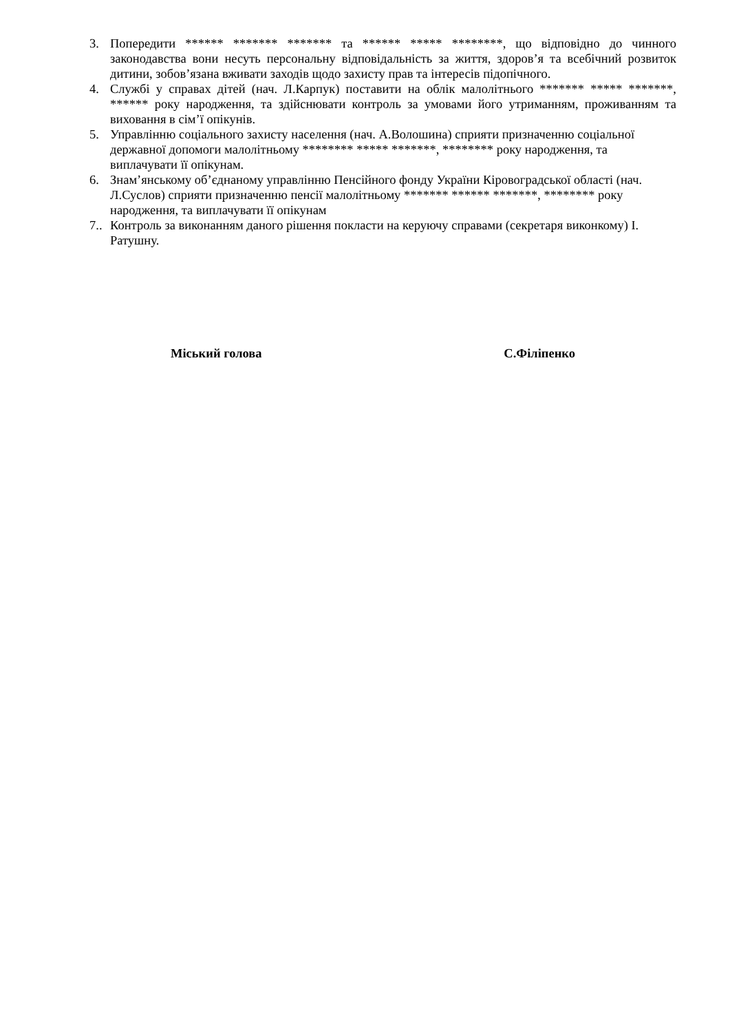3. Попередити ****** ******* ******* та ****** ***** ********, що відповідно до чинного законодавства вони несуть персональну відповідальність за життя, здоров’я та всебічний розвиток дитини, зобов’язана вживати заходів щодо захисту прав та інтересів підопічного.
4. Службі у справах дітей (нач. Л.Карпук) поставити на облік малолітнього ******* ***** *******, ****** року народження, та здійснювати контроль за умовами його утриманням, проживанням та виховання в сім’ї опікунів.
5. Управлінню соціального захисту населення (нач. А.Волошина) сприяти призначенню соціальної державної допомоги малолітньому ******** ***** *******, ******** року народження, та виплачувати її опікунам.
6. Знам’янському об’єднаному управлінню Пенсійного фонду України Кіровоградської області (нач. Л.Суслов) сприяти призначенню пенсії малолітньому ******* ****** *******, ******** року народження, та виплачувати її опікунам
7.. Контроль за виконанням даного рішення покласти на керуючу справами (секретаря виконкому) І. Ратушну.
Міський голова С.Філіпенко